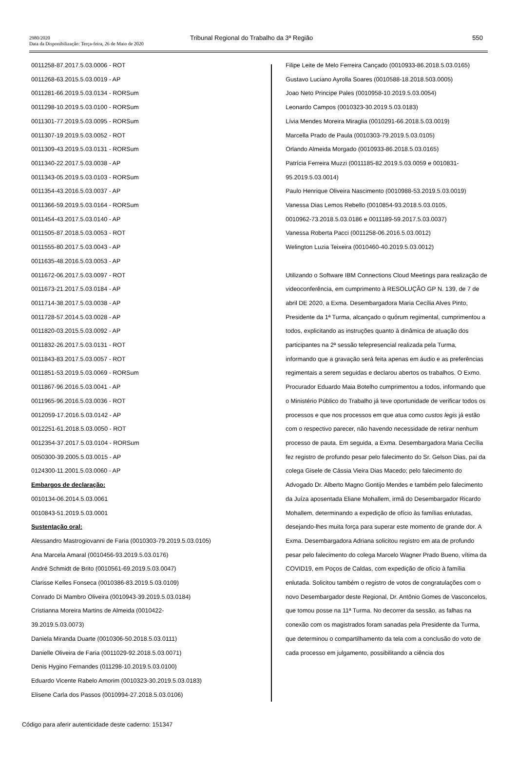2980/2020
Data da Disponibilização: Terça-feira, 26 de Maio de 2020
Tribunal Regional do Trabalho da 3ª Região
550
0011258-87.2017.5.03.0006 - ROT
0011268-63.2015.5.03.0019 - AP
0011281-66.2019.5.03.0134 - RORSum
0011298-10.2019.5.03.0100 - RORSum
0011301-77.2019.5.03.0095 - RORSum
0011307-19.2019.5.03.0052 - ROT
0011309-43.2019.5.03.0131 - RORSum
0011340-22.2017.5.03.0038 - AP
0011343-05.2019.5.03.0103 - RORSum
0011354-43.2016.5.03.0037 - AP
0011366-59.2019.5.03.0164 - RORSum
0011454-43.2017.5.03.0140 - AP
0011505-87.2018.5.03.0053 - ROT
0011555-80.2017.5.03.0043 - AP
0011635-48.2016.5.03.0053 - AP
0011672-06.2017.5.03.0097 - ROT
0011673-21.2017.5.03.0184 - AP
0011714-38.2017.5.03.0038 - AP
0011728-57.2014.5.03.0028 - AP
0011820-03.2015.5.03.0092 - AP
0011832-26.2017.5.03.0131 - ROT
0011843-83.2017.5.03.0057 - ROT
0011851-53.2019.5.03.0069 - RORSum
0011867-96.2016.5.03.0041 - AP
0011965-96.2016.5.03.0036 - ROT
0012059-17.2016.5.03.0142 - AP
0012251-61.2018.5.03.0050 - ROT
0012354-37.2017.5.03.0104 - RORSum
0050300-39.2005.5.03.0015 - AP
0124300-11.2001.5.03.0060 - AP
Embargos de declaração:
0010134-06.2014.5.03.0061
0010843-51.2019.5.03.0001
Sustentação oral:
Alessandro Mastrogiovanni de Faria (0010303-79.2019.5.03.0105)
Ana Marcela Amaral (0010456-93.2019.5.03.0176)
André Schmidt de Brito (0010561-69.2019.5.03.0047)
Clarisse Kelles Fonseca (0010386-83.2019.5.03.0109)
Conrado Di Mambro Oliveira (0010943-39.2019.5.03.0184)
Cristianna Moreira Martins de Almeida (0010422-
39.2019.5.03.0073)
Daniela Miranda Duarte (0010306-50.2018.5.03.0111)
Danielle Oliveira de Faria (0011029-92.2018.5.03.0071)
Denis Hygino Fernandes (011298-10.2019.5.03.0100)
Eduardo Vicente Rabelo Amorim (0010323-30.2019.5.03.0183)
Elisene Carla dos Passos (0010994-27.2018.5.03.0106)
Filipe Leite de Melo Ferreira Cançado (0010933-86.2018.5.03.0165)
Gustavo Luciano Ayrolla Soares (0010588-18.2018.503.0005)
Joao Neto Principe Pales (0010958-10.2019.5.03.0054)
Leonardo Campos (0010323-30.2019.5.03.0183)
Lívia Mendes Moreira Miraglia (0010291-66.2018.5.03.0019)
Marcella Prado de Paula (0010303-79.2019.5.03.0105)
Orlando Almeida Morgado (0010933-86.2018.5.03.0165)
Patrícia Ferreira Muzzi (0011185-82.2019.5.03.0059 e 0010831-
95.2019.5.03.0014)
Paulo Henrique Oliveira Nascimento (0010988-53.2019.5.03.0019)
Vanessa Dias Lemos Rebello (0010854-93.2018.5.03.0105,
0010962-73.2018.5.03.0186 e 0011189-59.2017.5.03.0037)
Vanessa Roberta Pacci (0011258-06.2016.5.03.0012)
Welington Luzia Teixeira (0010460-40.2019.5.03.0012)
Utilizando o Software IBM Connections Cloud Meetings para realização de videoconferência, em cumprimento à RESOLUÇÃO GP N. 139, de 7 de abril DE 2020, a Exma. Desembargadora Maria Cecília Alves Pinto, Presidente da 1ª Turma, alcançado o quórum regimental, cumprimentou a todos, explicitando as instruções quanto à dinâmica de atuação dos participantes na 2ª sessão telepresencial realizada pela Turma, informando que a gravação será feita apenas em áudio e as preferências regimentais a serem seguidas e declarou abertos os trabalhos. O Exmo. Procurador Eduardo Maia Botelho cumprimentou a todos, informando que o Ministério Público do Trabalho já teve oportunidade de verificar todos os processos e que nos processos em que atua como custos legis já estão com o respectivo parecer, não havendo necessidade de retirar nenhum processo de pauta. Em seguida, a Exma. Desembargadora Maria Cecília fez registro de profundo pesar pelo falecimento do Sr. Gelson Dias, pai da colega Gisele de Cássia Vieira Dias Macedo; pelo falecimento do Advogado Dr. Alberto Magno Gontijo Mendes e também pelo falecimento da Juíza aposentada Eliane Mohallem, irmã do Desembargador Ricardo Mohallem, determinando a expedição de ofício às famílias enlutadas, desejando-lhes muita força para superar este momento de grande dor. A Exma. Desembargadora Adriana solicitou registro em ata de profundo pesar pelo falecimento do colega Marcelo Wagner Prado Bueno, vítima da COVID19, em Poços de Caldas, com expedição de ofício à família enlutada. Solicitou também o registro de votos de congratulações com o novo Desembargador deste Regional, Dr. Antônio Gomes de Vasconcelos, que tomou posse na 11ª Turma. No decorrer da sessão, as falhas na conexão com os magistrados foram sanadas pela Presidente da Turma, que determinou o compartilhamento da tela com a conclusão do voto de cada processo em julgamento, possibilitando a ciência dos
Código para aferir autenticidade deste caderno: 151347